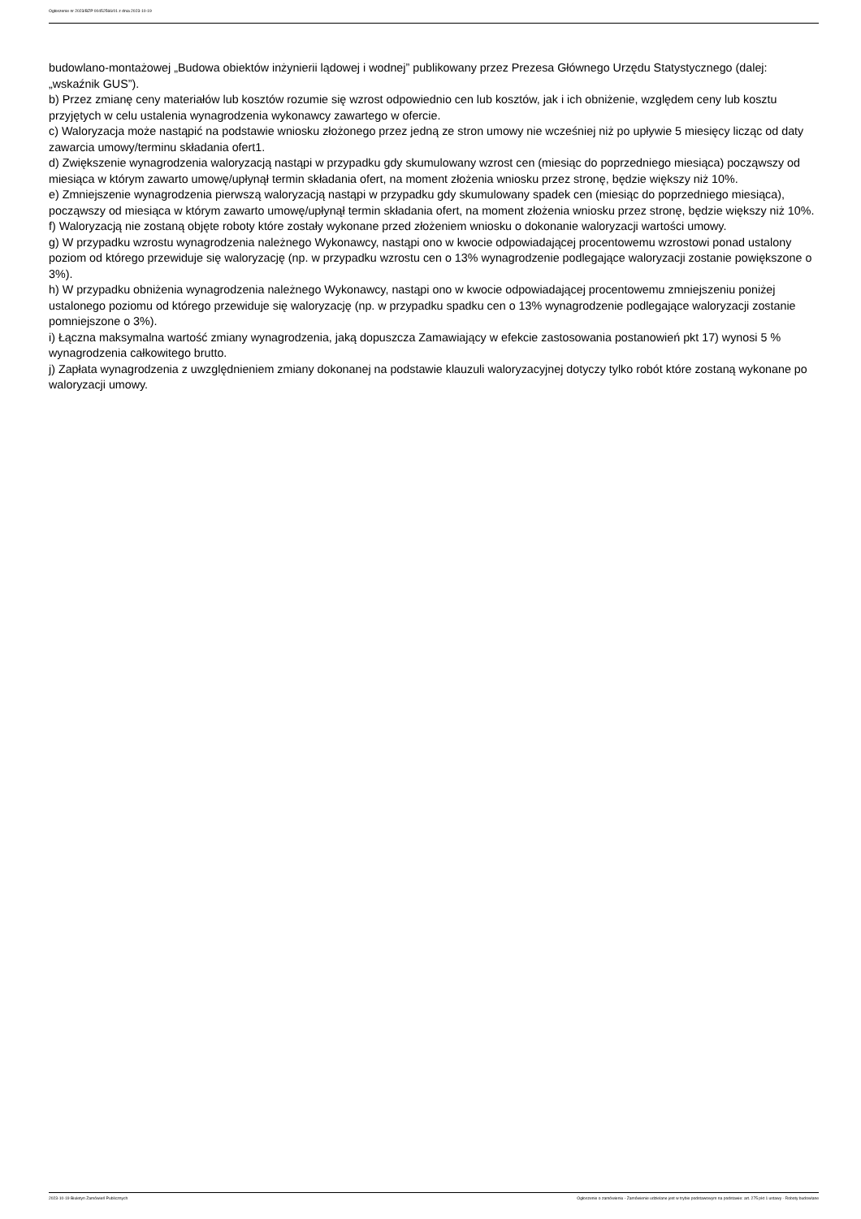Ogłoszenie nr 2023/BZP 00452566/01 z dnia 2023-10-19
budowlano-montażowej „Budowa obiektów inżynierii lądowej i wodnej” publikowany przez Prezesa Głównego Urzędu Statystycznego (dalej: „wskaźnik GUS”).
b) Przez zmianę ceny materiałów lub kosztów rozumie się wzrost odpowiednio cen lub kosztów, jak i ich obniżenie, względem ceny lub kosztu przyjętych w celu ustalenia wynagrodzenia wykonawcy zawartego w ofercie.
c) Waloryzacja może nastąpić na podstawie wniosku złożonego przez jedną ze stron umowy nie wcześniej niż po upływie 5 miesięcy licząc od daty zawarcia umowy/terminu składania ofert1.
d) Zwiększenie wynagrodzenia waloryzacją nastąpi w przypadku gdy skumulowany wzrost cen (miesiąc do poprzedniego miesiąca) począwszy od miesiąca w którym zawarto umowę/upłynął termin składania ofert, na moment złożenia wniosku przez stronę, będzie większy niż 10%.
e) Zmniejszenie wynagrodzenia pierwszą waloryzacją nastąpi w przypadku gdy skumulowany spadek cen (miesiąc do poprzedniego miesiąca), począwszy od miesiąca w którym zawarto umowę/upłynął termin składania ofert, na moment złożenia wniosku przez stronę, będzie większy niż 10%.
f) Waloryzacją nie zostaną objęte roboty które zostały wykonane przed złożeniem wniosku o dokonanie waloryzacji wartości umowy.
g) W przypadku wzrostu wynagrodzenia należnego Wykonawcy, nastąpi ono w kwocie odpowiadającej procentowemu wzrostowi ponad ustalony poziom od którego przewiduje się waloryzację (np. w przypadku wzrostu cen o 13% wynagrodzenie podlegające waloryzacji zostanie powiększone o 3%).
h) W przypadku obniżenia wynagrodzenia należnego Wykonawcy, nastąpi ono w kwocie odpowiadającej procentowemu zmniejszeniu poniżej ustalonego poziomu od którego przewiduje się waloryzację (np. w przypadku spadku cen o 13% wynagrodzenie podlegające waloryzacji zostanie pomniejszone o 3%).
i) Łączna maksymalna wartość zmiany wynagrodzenia, jaką dopuszcza Zamawiający w efekcie zastosowania postanowień pkt 17) wynosi 5 % wynagrodzenia całkowitego brutto.
j) Zapłata wynagrodzenia z uwzględnieniem zmiany dokonanej na podstawie klauzuli waloryzacyjnej dotyczy tylko robót które zostaną wykonane po waloryzacji umowy.
2023-10-19 Biuletyn Zamówień Publicznych Ogłoszenie o zamówieniu - Zamówienie udzielane jest w trybie podstawowym na podstawie: art. 275 pkt 1 ustawy - Roboty budowlane